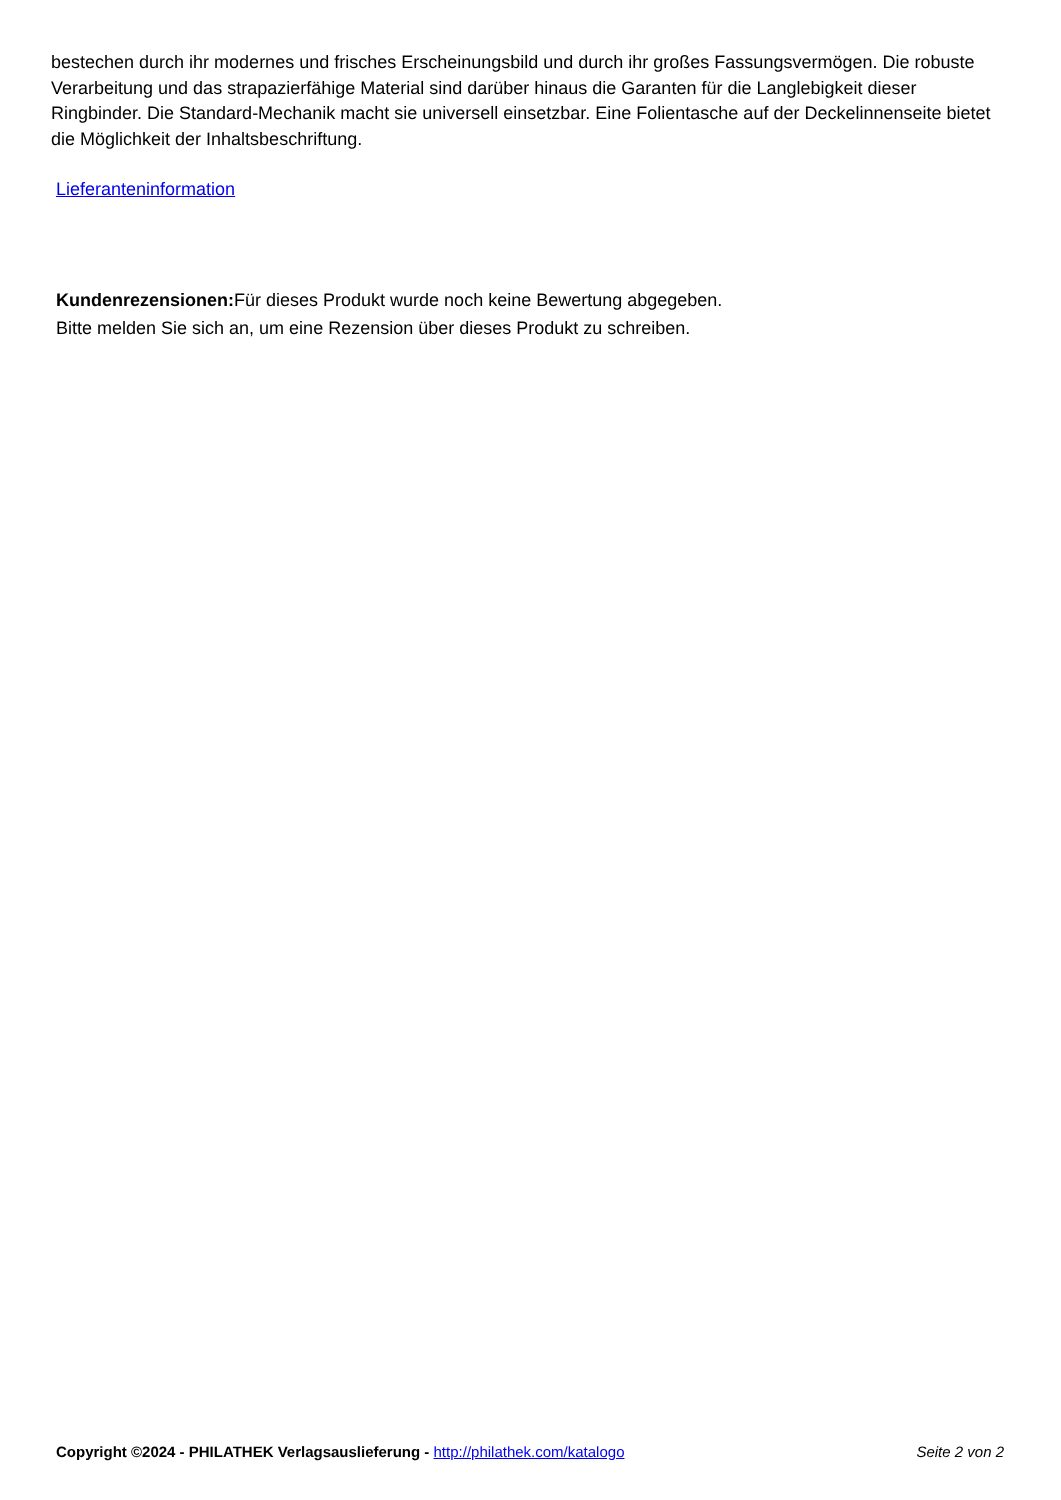bestechen durch ihr modernes und frisches Erscheinungsbild und durch ihr großes Fassungsvermögen. Die robuste Verarbeitung und das strapazierfähige Material sind darüber hinaus die Garanten für die Langlebigkeit dieser Ringbinder. Die Standard-Mechanik macht sie universell einsetzbar. Eine Folientasche auf der Deckelinnenseite bietet die Möglichkeit der Inhaltsbeschriftung.
Lieferanteninformation
Kundenrezensionen: Für dieses Produkt wurde noch keine Bewertung abgegeben.
Bitte melden Sie sich an, um eine Rezension über dieses Produkt zu schreiben.
Copyright ©2024 - PHILATHEK Verlagsauslieferung - http://philathek.com/katalogo Seite 2 von 2